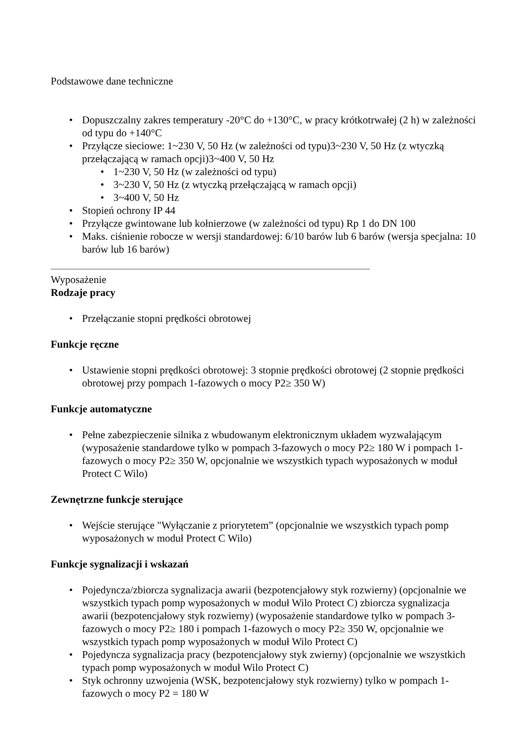Podstawowe dane techniczne
• Dopuszczalny zakres temperatury -20°C do +130°C, w pracy krótkotrwałej (2 h) w zależności od typu do +140°C
• Przyłącze sieciowe: 1~230 V, 50 Hz (w zależności od typu)3~230 V, 50 Hz (z wtyczką przełączającą w ramach opcji)3~400 V, 50 Hz
• 1~230 V, 50 Hz (w zależności od typu)
• 3~230 V, 50 Hz (z wtyczką przełączającą w ramach opcji)
• 3~400 V, 50 Hz
• Stopień ochrony IP 44
• Przyłącze gwintowane lub kołnierzowe (w zależności od typu) Rp 1 do DN 100
• Maks. ciśnienie robocze w wersji standardowej: 6/10 barów lub 6 barów (wersja specjalna: 10 barów lub 16 barów)
Wyposażenie
Rodzaje pracy
• Przełączanie stopni prędkości obrotowej
Funkcje ręczne
• Ustawienie stopni prędkości obrotowej: 3 stopnie prędkości obrotowej (2 stopnie prędkości obrotowej przy pompach 1-fazowych o mocy P2≥ 350 W)
Funkcje automatyczne
• Pełne zabezpieczenie silnika z wbudowanym elektronicznym układem wyzwalającym (wyposażenie standardowe tylko w pompach 3-fazowych o mocy P2≥ 180 W i pompach 1-fazowych o mocy P2≥ 350 W, opcjonalnie we wszystkich typach wyposażonych w moduł Protect C Wilo)
Zewnętrzne funkcje sterujące
• Wejście sterujące "Wyłączanie z priorytetem” (opcjonalnie we wszystkich typach pomp wyposażonych w moduł Protect C Wilo)
Funkcje sygnalizacji i wskazań
• Pojedyncza/zbiorcza sygnalizacja awarii (bezpotencjałowy styk rozwierny) (opcjonalnie we wszystkich typach pomp wyposażonych w moduł Wilo Protect C) zbiorcza sygnalizacja awarii (bezpotencjałowy styk rozwierny) (wyposażenie standardowe tylko w pompach 3-fazowych o mocy P2≥ 180 i pompach 1-fazowych o mocy P2≥ 350 W, opcjonalnie we wszystkich typach pomp wyposażonych w moduł Wilo Protect C)
• Pojedyncza sygnalizacja pracy (bezpotencjałowy styk zwierny) (opcjonalnie we wszystkich typach pomp wyposażonych w moduł Wilo Protect C)
• Styk ochronny uzwojenia (WSK, bezpotencjałowy styk rozwierny) tylko w pompach 1-fazowych o mocy P2 = 180 W